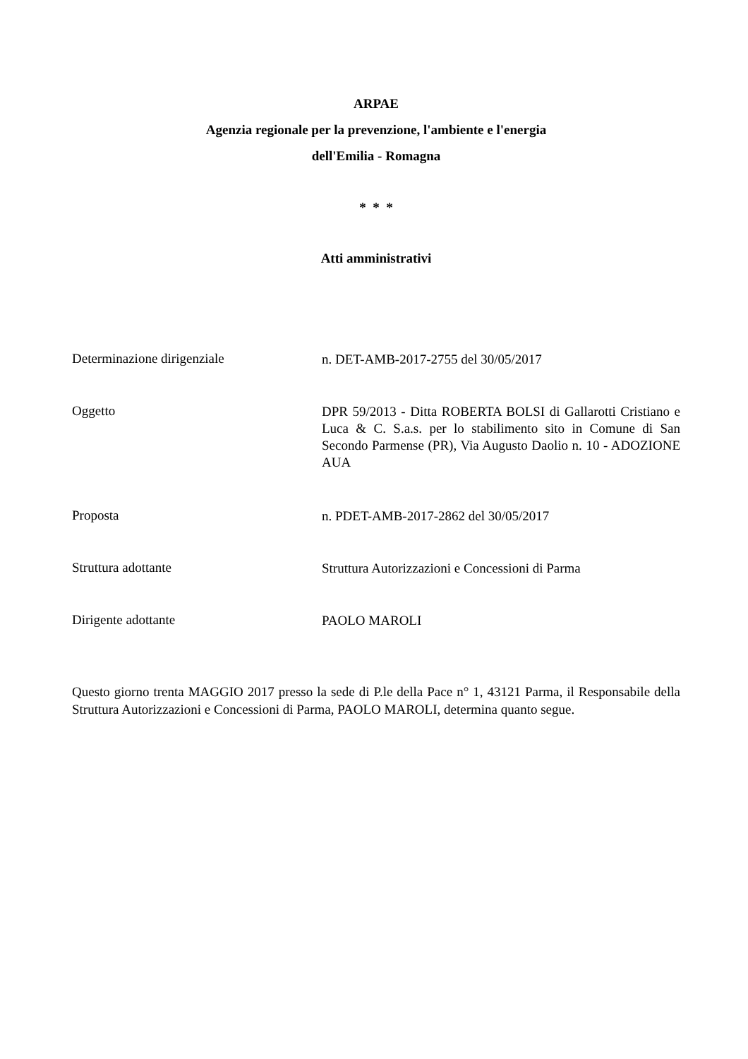ARPAE
Agenzia regionale per la prevenzione, l'ambiente e l'energia
dell'Emilia - Romagna
* * *
Atti amministrativi
Determinazione dirigenziale
n. DET-AMB-2017-2755 del 30/05/2017
Oggetto
DPR 59/2013 - Ditta ROBERTA BOLSI di Gallarotti Cristiano e Luca & C. S.a.s. per lo stabilimento sito in Comune di San Secondo Parmense (PR), Via Augusto Daolio n. 10 - ADOZIONE AUA
Proposta
n. PDET-AMB-2017-2862 del 30/05/2017
Struttura adottante
Struttura Autorizzazioni e Concessioni di Parma
Dirigente adottante
PAOLO MAROLI
Questo giorno trenta MAGGIO 2017 presso la sede di P.le della Pace n° 1, 43121 Parma, il Responsabile della Struttura Autorizzazioni e Concessioni di Parma, PAOLO MAROLI, determina quanto segue.